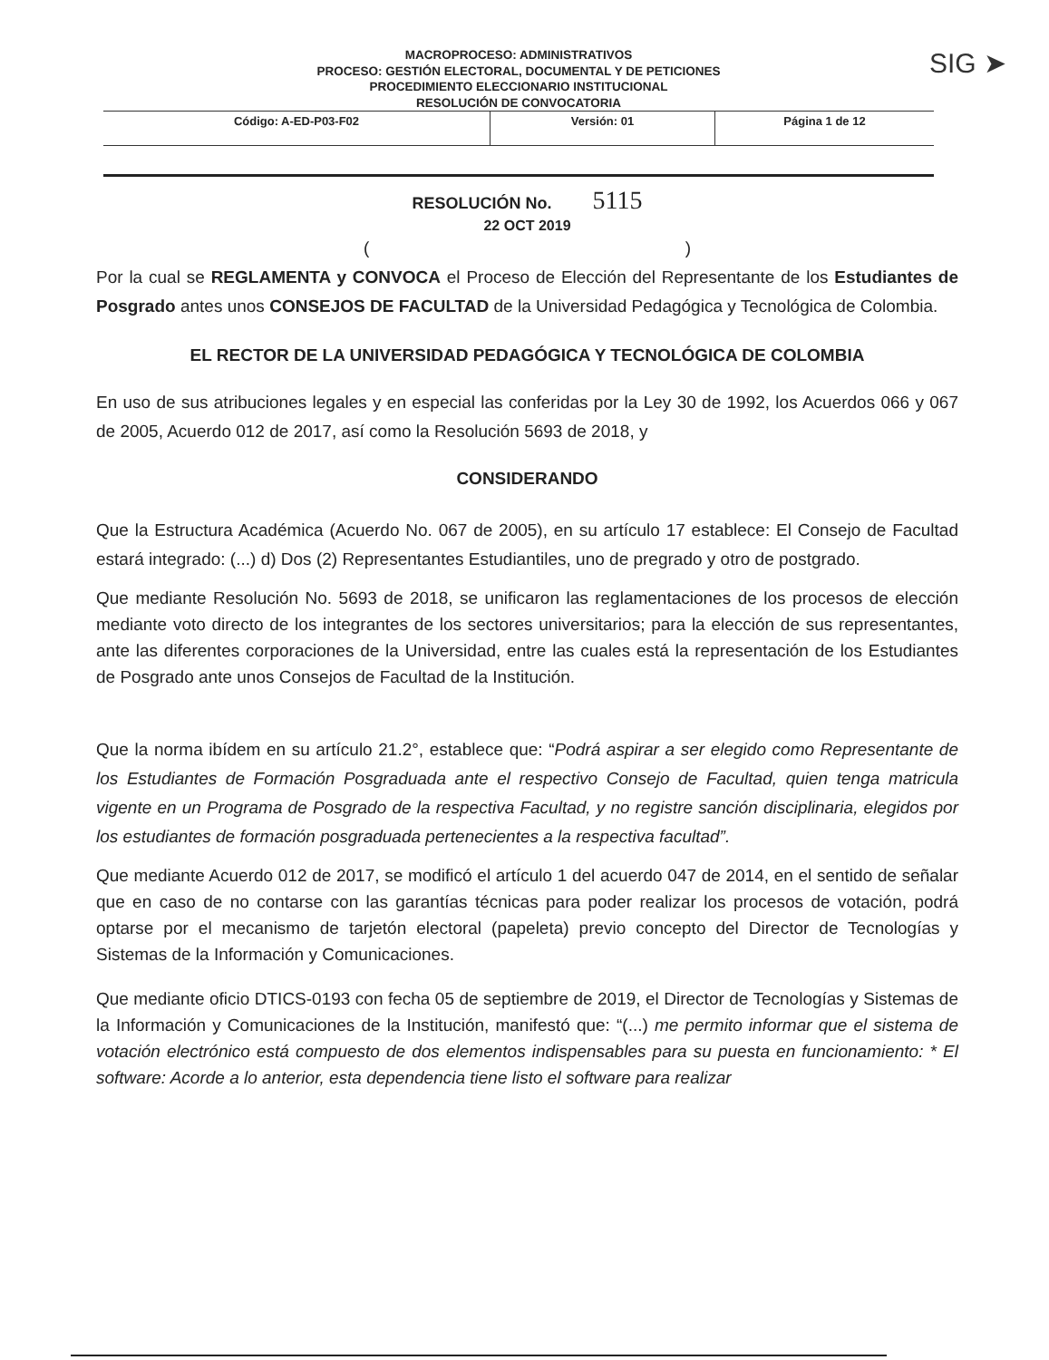MACROPROCESO: ADMINISTRATIVOS
PROCESO: GESTIÓN ELECTORAL, DOCUMENTAL Y DE PETICIONES
PROCEDIMIENTO ELECCIONARIO INSTITUCIONAL
RESOLUCIÓN DE CONVOCATORIA
| Código: A-ED-P03-F02 | Versión: 01 | Página 1 de 12 |
SIG ➤
RESOLUCIÓN No. 5115
22 OCT 2019
( )
Por la cual se REGLAMENTA y CONVOCA el Proceso de Elección del Representante de los Estudiantes de Posgrado antes unos CONSEJOS DE FACULTAD de la Universidad Pedagógica y Tecnológica de Colombia.
EL RECTOR DE LA UNIVERSIDAD PEDAGÓGICA Y TECNOLÓGICA DE COLOMBIA
En uso de sus atribuciones legales y en especial las conferidas por la Ley 30 de 1992, los Acuerdos 066 y 067 de 2005, Acuerdo 012 de 2017, así como la Resolución 5693 de 2018, y
CONSIDERANDO
Que la Estructura Académica (Acuerdo No. 067 de 2005), en su artículo 17 establece: El Consejo de Facultad estará integrado: (...) d) Dos (2) Representantes Estudiantiles, uno de pregrado y otro de postgrado.
Que mediante Resolución No. 5693 de 2018, se unificaron las reglamentaciones de los procesos de elección mediante voto directo de los integrantes de los sectores universitarios; para la elección de sus representantes, ante las diferentes corporaciones de la Universidad, entre las cuales está la representación de los Estudiantes de Posgrado ante unos Consejos de Facultad de la Institución.
Que la norma ibídem en su artículo 21.2°, establece que: “Podrá aspirar a ser elegido como Representante de los Estudiantes de Formación Posgraduada ante el respectivo Consejo de Facultad, quien tenga matricula vigente en un Programa de Posgrado de la respectiva Facultad, y no registre sanción disciplinaria, elegidos por los estudiantes de formación posgraduada pertenecientes a la respectiva facultad”.
Que mediante Acuerdo 012 de 2017, se modificó el artículo 1 del acuerdo 047 de 2014, en el sentido de señalar que en caso de no contarse con las garantías técnicas para poder realizar los procesos de votación, podrá optarse por el mecanismo de tarjetón electoral (papeleta) previo concepto del Director de Tecnologías y Sistemas de la Información y Comunicaciones.
Que mediante oficio DTICS-0193 con fecha 05 de septiembre de 2019, el Director de Tecnologías y Sistemas de la Información y Comunicaciones de la Institución, manifestó que: “(...) me permito informar que el sistema de votación electrónico está compuesto de dos elementos indispensables para su puesta en funcionamiento: * El software: Acorde a lo anterior, esta dependencia tiene listo el software para realizar